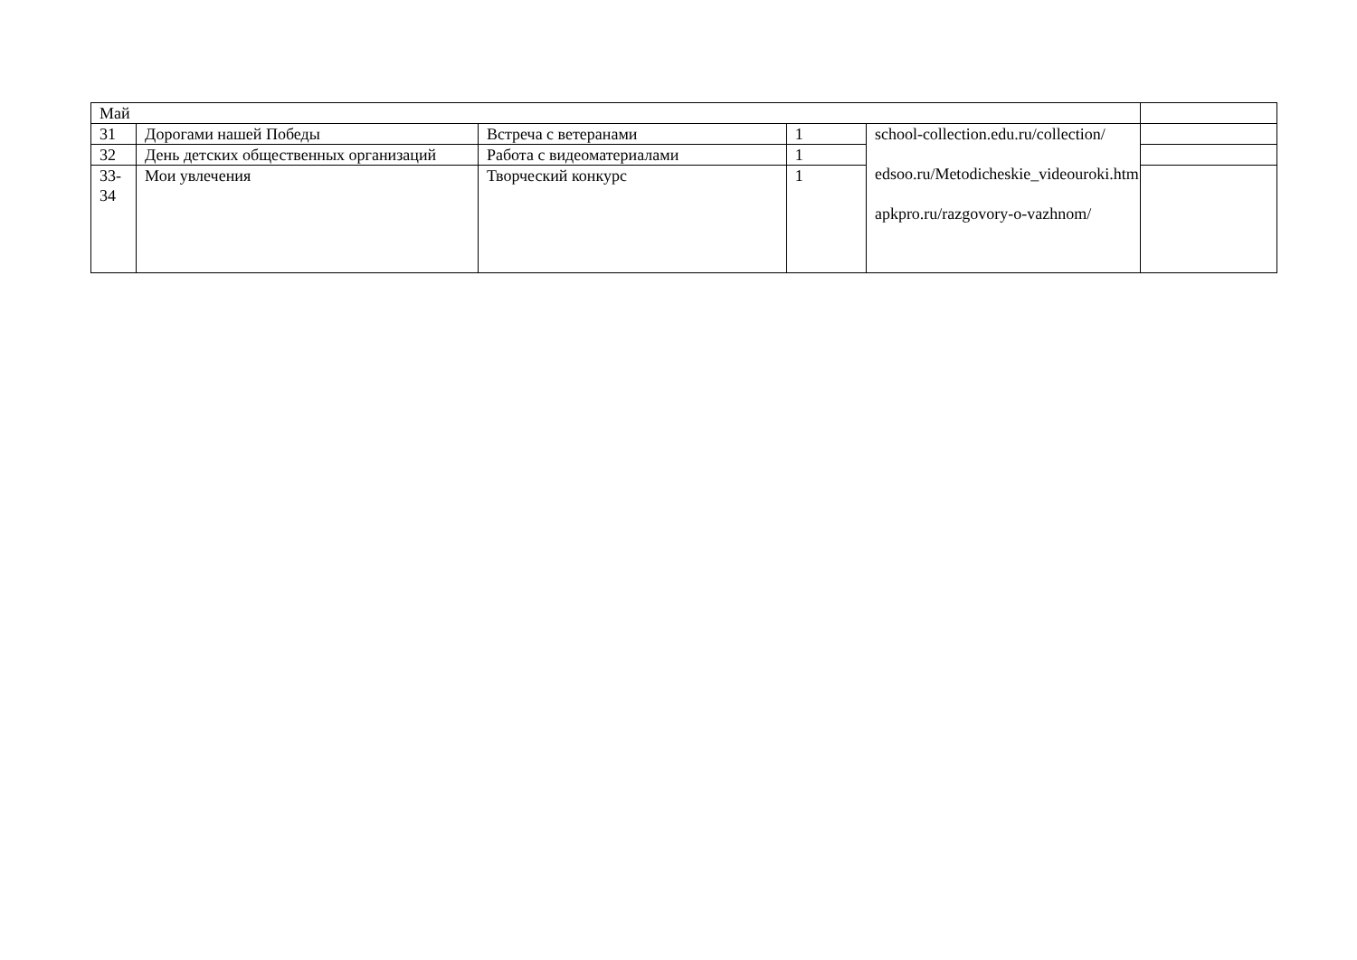| Май | | | | | |
| 31 | Дорогами нашей Победы | Встреча с ветеранами | 1 | school-collection.edu.ru/collection/ edsoo.ru/Metodicheskie_videouroki.htm apkpro.ru/razgovory-o-vazhnom/ | |
| 32 | День детских общественных организаций | Работа с видеоматериалами | 1 | | |
| 33-34 | Мои увлечения | Творческий конкурс | 1 | | |